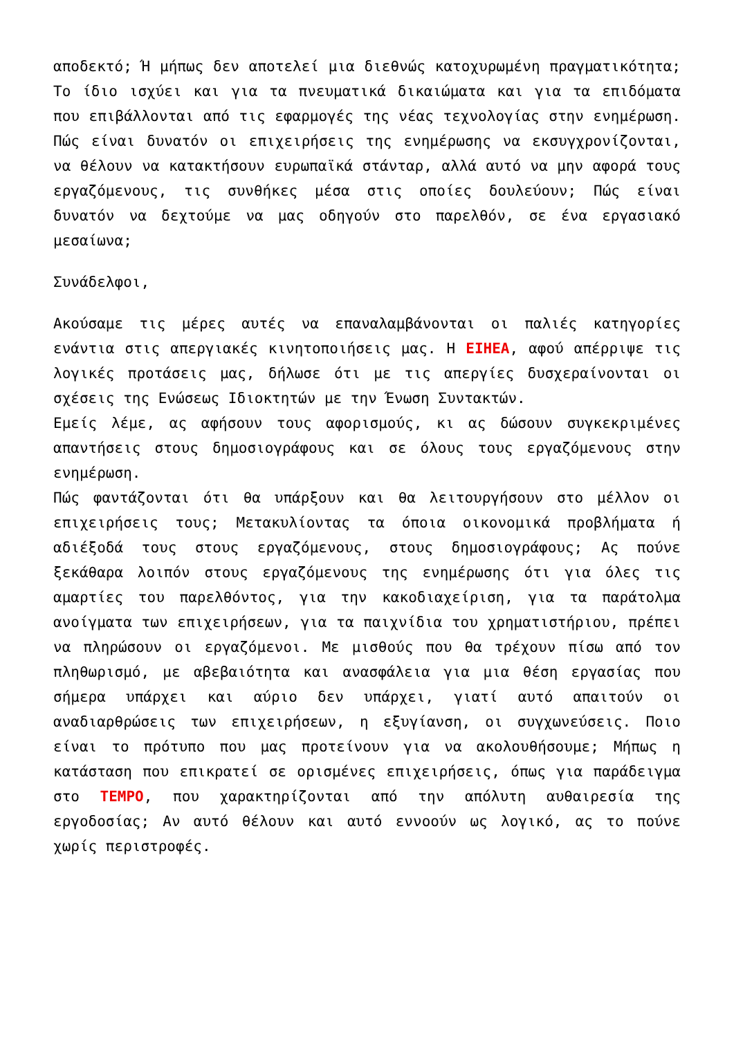αποδεκτό; Ή μήπως δεν αποτελεί μια διεθνώς κατοχυρωμένη πραγματικότητα; Το ίδιο ισχύει και για τα πνευματικά δικαιώματα και για τα επιδόματα που επιβάλλονται από τις εφαρμογές της νέας τεχνολογίας στην ενημέρωση. Πώς είναι δυνατόν οι επιχειρήσεις της ενημέρωσης να εκσυγχρονίζονται, να θέλουν να κατακτήσουν ευρωπαϊκά στάνταρ, αλλά αυτό να μην αφορά τους εργαζόμενους, τις συνθήκες μέσα στις οποίες δουλεύουν; Πώς είναι δυνατόν να δεχτούμε να μας οδηγούν στο παρελθόν, σε ένα εργασιακό μεσαίωνα;
Συνάδελφοι,
Ακούσαμε τις μέρες αυτές να επαναλαμβάνονται οι παλιές κατηγορίες ενάντια στις απεργιακές κινητοποιήσεις μας. Η ΕΙΗΕΑ, αφού απέρριψε τις λογικές προτάσεις μας, δήλωσε ότι με τις απεργίες δυσχεραίνονται οι σχέσεις της Ενώσεως Ιδιοκτητών με την Ένωση Συντακτών.
Εμείς λέμε, ας αφήσουν τους αφορισμούς, κι ας δώσουν συγκεκριμένες απαντήσεις στους δημοσιογράφους και σε όλους τους εργαζόμενους στην ενημέρωση.
Πώς φαντάζονται ότι θα υπάρξουν και θα λειτουργήσουν στο μέλλον οι επιχειρήσεις τους; Μετακυλίοντας τα όποια οικονομικά προβλήματα ή αδιέξοδά τους στους εργαζόμενους, στους δημοσιογράφους; Ας πούνε ξεκάθαρα λοιπόν στους εργαζόμενους της ενημέρωσης ότι για όλες τις αμαρτίες του παρελθόντος, για την κακοδιαχείριση, για τα παράτολμα ανοίγματα των επιχειρήσεων, για τα παιχνίδια του χρηματιστήριου, πρέπει να πληρώσουν οι εργαζόμενοι. Με μισθούς που θα τρέχουν πίσω από τον πληθωρισμό, με αβεβαιότητα και ανασφάλεια για μια θέση εργασίας που σήμερα υπάρχει και αύριο δεν υπάρχει, γιατί αυτό απαιτούν οι αναδιαρθρώσεις των επιχειρήσεων, η εξυγίανση, οι συγχωνεύσεις. Ποιο είναι το πρότυπο που μας προτείνουν για να ακολουθήσουμε; Μήπως η κατάσταση που επικρατεί σε ορισμένες επιχειρήσεις, όπως για παράδειγμα στο ΤΕΜΡΟ, που χαρακτηρίζονται από την απόλυτη αυθαιρεσία της εργοδοσίας; Αν αυτό θέλουν και αυτό εννοούν ως λογικό, ας το πούνε χωρίς περιστροφές.